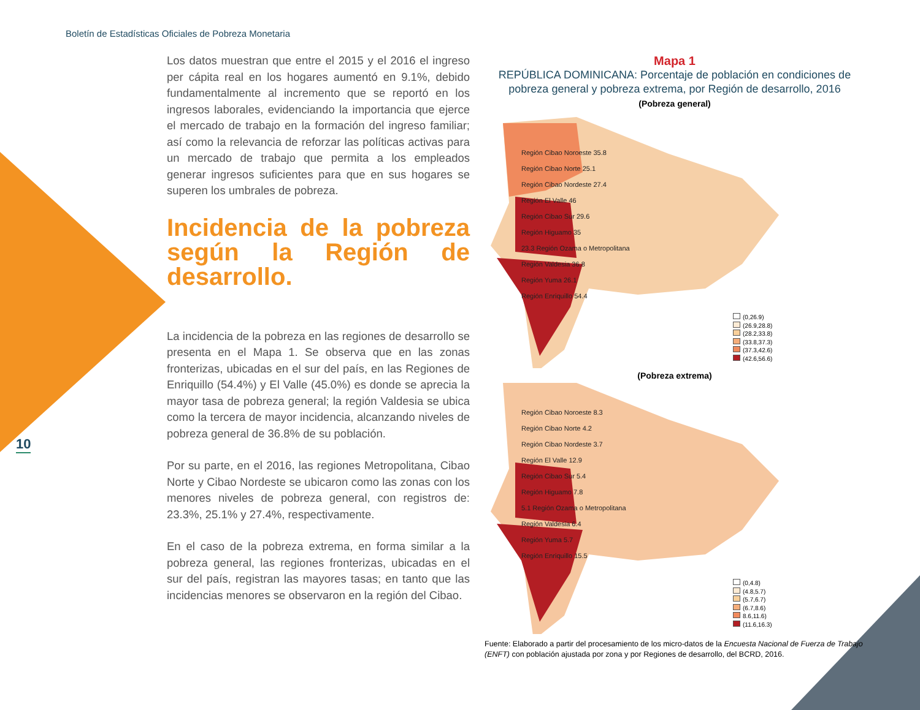Boletín de Estadísticas Oficiales de Pobreza Monetaria
10
Los datos muestran que entre el 2015 y el 2016 el ingreso per cápita real en los hogares aumentó en 9.1%, debido fundamentalmente al incremento que se reportó en los ingresos laborales, evidenciando la importancia que ejerce el mercado de trabajo en la formación del ingreso familiar; así como la relevancia de reforzar las políticas activas para un mercado de trabajo que permita a los empleados generar ingresos suficientes para que en sus hogares se superen los umbrales de pobreza.
Incidencia de la pobreza según la Región de desarrollo.
La incidencia de la pobreza en las regiones de desarrollo se presenta en el Mapa 1. Se observa que en las zonas fronterizas, ubicadas en el sur del país, en las Regiones de Enriquillo (54.4%) y El Valle (45.0%) es donde se aprecia la mayor tasa de pobreza general; la región Valdesia se ubica como la tercera de mayor incidencia, alcanzando niveles de pobreza general de 36.8% de su población.
Por su parte, en el 2016, las regiones Metropolitana, Cibao Norte y Cibao Nordeste se ubicaron como las zonas con los menores niveles de pobreza general, con registros de: 23.3%, 25.1% y 27.4%, respectivamente.
En el caso de la pobreza extrema, en forma similar a la pobreza general, las regiones fronterizas, ubicadas en el sur del país, registran las mayores tasas; en tanto que las incidencias menores se observaron en la región del Cibao.
Mapa 1
REPÚBLICA DOMINICANA: Porcentaje de población en condiciones de pobreza general y pobreza extrema, por Región de desarrollo, 2016
(Pobreza general)
Región Cibao Noroeste 35.8
Región Cibao Norte 25.1
Región Cibao Nordeste 27.4
Región El Valle 46
Región Cibao Sur 29.6
Región Higuamo 35
23.3 Región Ozama o Metropolitana
Región Valdesia 36.8
Región Yuma 26.1
Región Enriquillo 54.4
(0,26.9)
(26.9,28.8)
(28.2,33.8)
(33.8,37.3)
(37.3,42.6)
(42.6,56.6)
(Pobreza extrema)
Región Cibao Noroeste 8.3
Región Cibao Norte 4.2
Región Cibao Nordeste 3.7
Región El Valle 12.9
Región Cibao Sur 5.4
Región Higuamo 7.8
5.1 Región Ozama o Metropolitana
Región Valdesia 6.4
Región Yuma 5.7
Región Enriquillo 15.5
(0,4.8)
(4.8,5.7)
(5.7,6.7)
(6.7,8.6)
8.6,11.6)
(11.6,16.3)
Fuente: Elaborado a partir del procesamiento de los micro-datos de la Encuesta Nacional de Fuerza de Trabajo (ENFT) con población ajustada por zona y por Regiones de desarrollo, del BCRD, 2016.